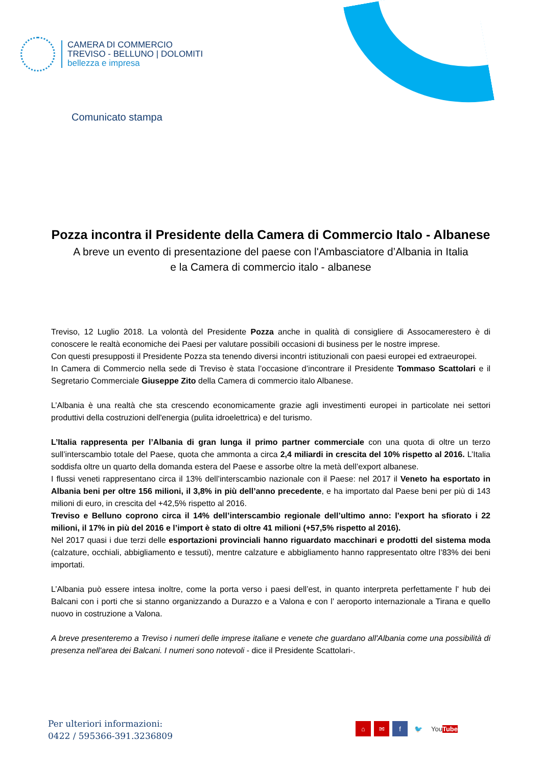CAMERA DI COMMERCIO
TREVISO - BELLUNO | DOLOMITI
bellezza e impresa
Comunicato stampa
Pozza incontra il Presidente della Camera di Commercio Italo - Albanese
A breve un evento di presentazione del paese con l'Ambasciatore d’Albania in Italia
e la Camera di commercio italo - albanese
Treviso, 12 Luglio 2018. La volontà del Presidente Pozza anche in qualità di consigliere di Assocamerestero è di conoscere le realtà economiche dei Paesi per valutare possibili occasioni di business per le nostre imprese.
Con questi presupposti il Presidente Pozza sta tenendo diversi incontri istituzionali con paesi europei ed extraeuropei.
In Camera di Commercio nella sede di Treviso è stata l’occasione d’incontrare il Presidente Tommaso Scattolari e il Segretario Commerciale Giuseppe Zito della Camera di commercio italo Albanese.
L’Albania è una realtà che sta crescendo economicamente grazie agli investimenti europei in particolate nei settori produttivi della costruzioni dell'energia (pulita idroelettrica) e del turismo.
L’Italia rappresenta per l’Albania di gran lunga il primo partner commerciale con una quota di oltre un terzo sull’interscambio totale del Paese, quota che ammonta a circa 2,4 miliardi in crescita del 10% rispetto al 2016. L’Italia soddisfa oltre un quarto della domanda estera del Paese e assorbe oltre la metà dell’export albanese.
I flussi veneti rappresentano circa il 13% dell’interscambio nazionale con il Paese: nel 2017 il Veneto ha esportato in Albania beni per oltre 156 milioni, il 3,8% in più dell’anno precedente, e ha importato dal Paese beni per più di 143 milioni di euro, in crescita del +42,5% rispetto al 2016.
Treviso e Belluno coprono circa il 14% dell’interscambio regionale dell’ultimo anno: l’export ha sfiorato i 22 milioni, il 17% in più del 2016 e l’import è stato di oltre 41 milioni (+57,5% rispetto al 2016).
Nel 2017 quasi i due terzi delle esportazioni provinciali hanno riguardato macchinari e prodotti del sistema moda (calzature, occhiali, abbigliamento e tessuti), mentre calzature e abbigliamento hanno rappresentato oltre l’83% dei beni importati.
L’Albania può essere intesa inoltre, come la porta verso i paesi dell’est, in quanto interpreta perfettamente l' hub dei Balcani con i porti che si stanno organizzando a Durazzo e a Valona e con l’ aeroporto internazionale a Tirana e quello nuovo in costruzione a Valona.
A breve presenteremo a Treviso i numeri delle imprese italiane e venete che guardano all'Albania come una possibilità di presenza nell'area dei Balcani. I numeri sono notevoli - dice il Presidente Scattolari-.
Per ulteriori informazioni:
0422 / 595366-391.3236809
⌂ ✉ f 🐦 You Tube